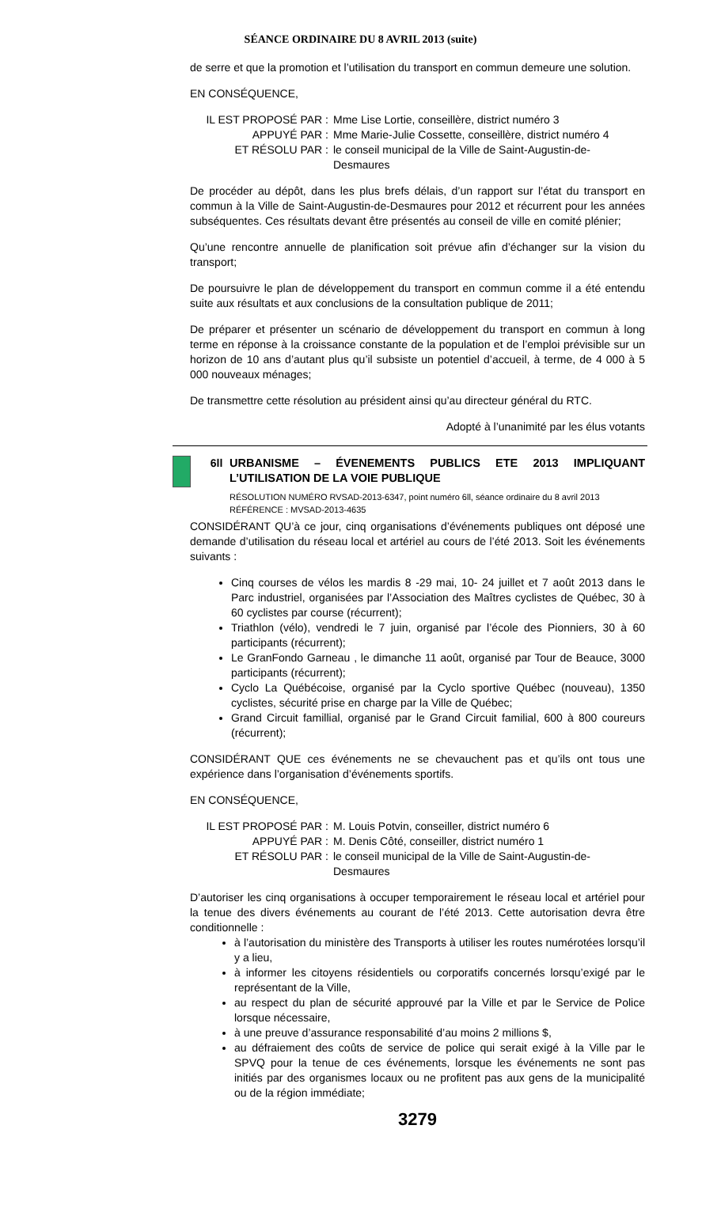SÉANCE ORDINAIRE DU 8 AVRIL 2013 (suite)
de serre et que la promotion et l’utilisation du transport en commun demeure une solution.
EN CONSÉQUENCE,
IL EST PROPOSÉ PAR :
Mme Lise Lortie, conseillère, district numéro 3
APPUYÉ PAR :
Mme Marie-Julie Cossette, conseillère, district numéro 4
ET RÉSOLU PAR :
le conseil municipal de la Ville de Saint-Augustin-de-Desmaures
De procéder au dépôt, dans les plus brefs délais, d’un rapport sur l’état du transport en commun à la Ville de Saint-Augustin-de-Desmaures pour 2012 et récurrent pour les années subséquentes. Ces résultats devant être présentés au conseil de ville en comité plénier;
Qu’une rencontre annuelle de planification soit prévue afin d’échanger sur la vision du transport;
De poursuivre le plan de développement du transport en commun comme il a été entendu suite aux résultats et aux conclusions de la consultation publique de 2011;
De préparer et présenter un scénario de développement du transport en commun à long terme en réponse à la croissance constante de la population et de l’emploi prévisible sur un horizon de 10 ans d’autant plus qu’il subsiste un potentiel d’accueil, à terme, de 4 000 à 5 000 nouveaux ménages;
De transmettre cette résolution au président ainsi qu’au directeur général du RTC.
Adopté à l’unanimité par les élus votants
6ll URBANISME – ÉVENEMENTS PUBLICS ETE 2013 IMPLIQUANT L’UTILISATION DE LA VOIE PUBLIQUE
RÉSOLUTION NUMÉRO RVSAD-2013-6347, point numéro 6ll, séance ordinaire du 8 avril 2013
RÉFÉRENCE : MVSAD-2013-4635
CONSIDÉRANT QU’à ce jour, cinq organisations d’événements publiques ont déposé une demande d’utilisation du réseau local et artériel au cours de l’été 2013. Soit les événements suivants :
Cinq courses de vélos les mardis 8 -29 mai, 10- 24 juillet et 7 août 2013 dans le Parc industriel, organisées par l’Association des Maîtres cyclistes de Québec, 30 à 60 cyclistes par course (récurrent);
Triathlon (vélo), vendredi le 7 juin, organisé par l’école des Pionniers, 30 à 60 participants (récurrent);
Le GranFondo Garneau , le dimanche 11 août, organisé par Tour de Beauce, 3000 participants (récurrent);
Cyclo La Québécoise, organisé par la Cyclo sportive Québec (nouveau), 1350 cyclistes, sécurité prise en charge par la Ville de Québec;
Grand Circuit famillial, organisé par le Grand Circuit familial, 600 à 800 coureurs (récurrent);
CONSIDÉRANT QUE ces événements ne se chevauchent pas et qu’ils ont tous une expérience dans l’organisation d’événements sportifs.
EN CONSÉQUENCE,
IL EST PROPOSÉ PAR :
M. Louis Potvin, conseiller, district numéro 6
APPUYÉ PAR :
M. Denis Côté, conseiller, district numéro 1
ET RÉSOLU PAR :
le conseil municipal de la Ville de Saint-Augustin-de-Desmaures
D’autoriser les cinq organisations à occuper temporairement le réseau local et artériel pour la tenue des divers événements au courant de l’été 2013. Cette autorisation devra être conditionnelle :
à l’autorisation du ministère des Transports à utiliser les routes numérotées lorsqu’il y a lieu,
à informer les citoyens résidentiels ou corporatifs concernés lorsqu’exigé par le représentant de la Ville,
au respect du plan de sécurité approuvé par la Ville et par le Service de Police lorsque nécessaire,
à une preuve d’assurance responsabilité d’au moins 2 millions $,
au défraiement des coûts de service de police qui serait exigé à la Ville par le SPVQ pour la tenue de ces événements, lorsque les événements ne sont pas initiés par des organismes locaux ou ne profitent pas aux gens de la municipalité ou de la région immédiate;
3279